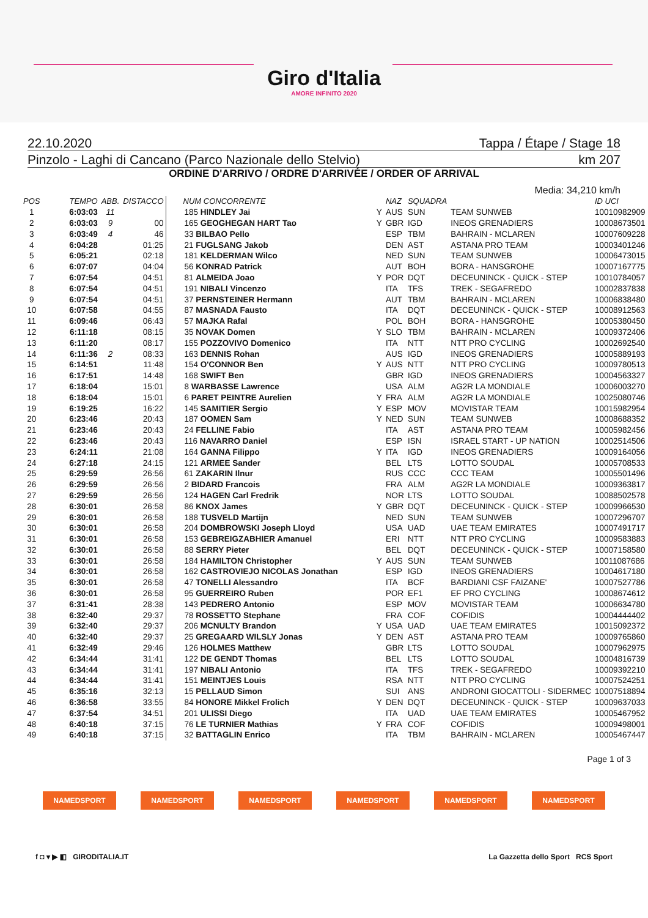Giro d'Italia
AMORE INFINITO 2020
22.10.2020 Tappa / Étape / Stage 18
Pinzolo - Laghi di Cancano (Parco Nazionale dello Stelvio) km 207
ORDINE D'ARRIVO / ORDRE D'ARRIVÉE / ORDER OF ARRIVAL
Media: 34,210 km/h
| POS | TEMPO | ABB. | DISTACCO | NUM CONCORRENTE | | NAZ | SQUADRA | | ID UCI |
| --- | --- | --- | --- | --- | --- | --- | --- | --- | --- |
| 1 | 6:03:03 | 11 | | 185 HINDLEY Jai | Y | AUS | SUN | TEAM SUNWEB | 10010982909 |
| 2 | 6:03:03 | 9 | 00 | 165 GEOGHEGAN HART Tao | Y | GBR | IGD | INEOS GRENADIERS | 10008673501 |
| 3 | 6:03:49 | 4 | 46 | 33 BILBAO Pello | | ESP | TBM | BAHRAIN - MCLAREN | 10007609228 |
| 4 | 6:04:28 | | 01:25 | 21 FUGLSANG Jakob | | DEN | AST | ASTANA PRO TEAM | 10003401246 |
| 5 | 6:05:21 | | 02:18 | 181 KELDERMAN Wilco | | NED | SUN | TEAM SUNWEB | 10006473015 |
| 6 | 6:07:07 | | 04:04 | 56 KONRAD Patrick | | AUT | BOH | BORA - HANSGROHE | 10007167775 |
| 7 | 6:07:54 | | 04:51 | 81 ALMEIDA Joao | Y | POR | DQT | DECEUNINCK - QUICK - STEP | 10010784057 |
| 8 | 6:07:54 | | 04:51 | 191 NIBALI Vincenzo | | ITA | TFS | TREK - SEGAFREDO | 10002837838 |
| 9 | 6:07:54 | | 04:51 | 37 PERNSTEINER Hermann | | AUT | TBM | BAHRAIN - MCLAREN | 10006838480 |
| 10 | 6:07:58 | | 04:55 | 87 MASNADA Fausto | | ITA | DQT | DECEUNINCK - QUICK - STEP | 10008912563 |
| 11 | 6:09:46 | | 06:43 | 57 MAJKA Rafal | | POL | BOH | BORA - HANSGROHE | 10005380450 |
| 12 | 6:11:18 | | 08:15 | 35 NOVAK Domen | Y | SLO | TBM | BAHRAIN - MCLAREN | 10009372406 |
| 13 | 6:11:20 | | 08:17 | 155 POZZOVIVO Domenico | | ITA | NTT | NTT PRO CYCLING | 10002692540 |
| 14 | 6:11:36 | 2 | 08:33 | 163 DENNIS Rohan | | AUS | IGD | INEOS GRENADIERS | 10005889193 |
| 15 | 6:14:51 | | 11:48 | 154 O'CONNOR Ben | Y | AUS | NTT | NTT PRO CYCLING | 10009780513 |
| 16 | 6:17:51 | | 14:48 | 168 SWIFT Ben | | GBR | IGD | INEOS GRENADIERS | 10004563327 |
| 17 | 6:18:04 | | 15:01 | 8 WARBASSE Lawrence | | USA | ALM | AG2R LA MONDIALE | 10006003270 |
| 18 | 6:18:04 | | 15:01 | 6 PARET PEINTRE Aurelien | Y | FRA | ALM | AG2R LA MONDIALE | 10025080746 |
| 19 | 6:19:25 | | 16:22 | 145 SAMITIER Sergio | Y | ESP | MOV | MOVISTAR TEAM | 10015982954 |
| 20 | 6:23:46 | | 20:43 | 187 OOMEN Sam | Y | NED | SUN | TEAM SUNWEB | 10008688352 |
| 21 | 6:23:46 | | 20:43 | 24 FELLINE Fabio | | ITA | AST | ASTANA PRO TEAM | 10005982456 |
| 22 | 6:23:46 | | 20:43 | 116 NAVARRO Daniel | | ESP | ISN | ISRAEL START - UP NATION | 10002514506 |
| 23 | 6:24:11 | | 21:08 | 164 GANNA Filippo | Y | ITA | IGD | INEOS GRENADIERS | 10009164056 |
| 24 | 6:27:18 | | 24:15 | 121 ARMEE Sander | | BEL | LTS | LOTTO SOUDAL | 10005708533 |
| 25 | 6:29:59 | | 26:56 | 61 ZAKARIN Ilnur | | RUS | CCC | CCC TEAM | 10005501496 |
| 26 | 6:29:59 | | 26:56 | 2 BIDARD Francois | | FRA | ALM | AG2R LA MONDIALE | 10009363817 |
| 27 | 6:29:59 | | 26:56 | 124 HAGEN Carl Fredrik | | NOR | LTS | LOTTO SOUDAL | 10088502578 |
| 28 | 6:30:01 | | 26:58 | 86 KNOX James | Y | GBR | DQT | DECEUNINCK - QUICK - STEP | 10009966530 |
| 29 | 6:30:01 | | 26:58 | 188 TUSVELD Martijn | | NED | SUN | TEAM SUNWEB | 10007296707 |
| 30 | 6:30:01 | | 26:58 | 204 DOMBROWSKI Joseph Lloyd | | USA | UAD | UAE TEAM EMIRATES | 10007491717 |
| 31 | 6:30:01 | | 26:58 | 153 GEBREIGZABHIER Amanuel | | ERI | NTT | NTT PRO CYCLING | 10009583883 |
| 32 | 6:30:01 | | 26:58 | 88 SERRY Pieter | | BEL | DQT | DECEUNINCK - QUICK - STEP | 10007158580 |
| 33 | 6:30:01 | | 26:58 | 184 HAMILTON Christopher | Y | AUS | SUN | TEAM SUNWEB | 10011087686 |
| 34 | 6:30:01 | | 26:58 | 162 CASTROVIEJO NICOLAS Jonathan | | ESP | IGD | INEOS GRENADIERS | 10004617180 |
| 35 | 6:30:01 | | 26:58 | 47 TONELLI Alessandro | | ITA | BCF | BARDIANI CSF FAIZANE' | 10007527786 |
| 36 | 6:30:01 | | 26:58 | 95 GUERREIRO Ruben | | POR | EF1 | EF PRO CYCLING | 10008674612 |
| 37 | 6:31:41 | | 28:38 | 143 PEDRERO Antonio | | ESP | MOV | MOVISTAR TEAM | 10006634780 |
| 38 | 6:32:40 | | 29:37 | 78 ROSSETTO Stephane | | FRA | COF | COFIDIS | 10004444402 |
| 39 | 6:32:40 | | 29:37 | 206 MCNULTY Brandon | Y | USA | UAD | UAE TEAM EMIRATES | 10015092372 |
| 40 | 6:32:40 | | 29:37 | 25 GREGAARD WILSLY Jonas | Y | DEN | AST | ASTANA PRO TEAM | 10009765860 |
| 41 | 6:32:49 | | 29:46 | 126 HOLMES Matthew | | GBR | LTS | LOTTO SOUDAL | 10007962975 |
| 42 | 6:34:44 | | 31:41 | 122 DE GENDT Thomas | | BEL | LTS | LOTTO SOUDAL | 10004816739 |
| 43 | 6:34:44 | | 31:41 | 197 NIBALI Antonio | | ITA | TFS | TREK - SEGAFREDO | 10009392210 |
| 44 | 6:34:44 | | 31:41 | 151 MEINTJES Louis | | RSA | NTT | NTT PRO CYCLING | 10007524251 |
| 45 | 6:35:16 | | 32:13 | 15 PELLAUD Simon | | SUI | ANS | ANDRONI GIOCATTOLI - SIDERMEC | 10007518894 |
| 46 | 6:36:58 | | 33:55 | 84 HONORE Mikkel Frolich | Y | DEN | DQT | DECEUNINCK - QUICK - STEP | 10009637033 |
| 47 | 6:37:54 | | 34:51 | 201 ULISSI Diego | | ITA | UAD | UAE TEAM EMIRATES | 10005467952 |
| 48 | 6:40:18 | | 37:15 | 76 LE TURNIER Mathias | Y | FRA | COF | COFIDIS | 10009498001 |
| 49 | 6:40:18 | | 37:15 | 32 BATTAGLIN Enrico | | ITA | TBM | BAHRAIN - MCLAREN | 10005467447 |
Page 1 of 3
NAMEDSPORT NAMEDSPORT NAMEDSPORT NAMEDSPORT NAMEDSPORT NAMEDSPORT
f ◘ ▾ ▶ ◧ GIRODITALIA.IT La Gazzetta dello Sport RCS Sport